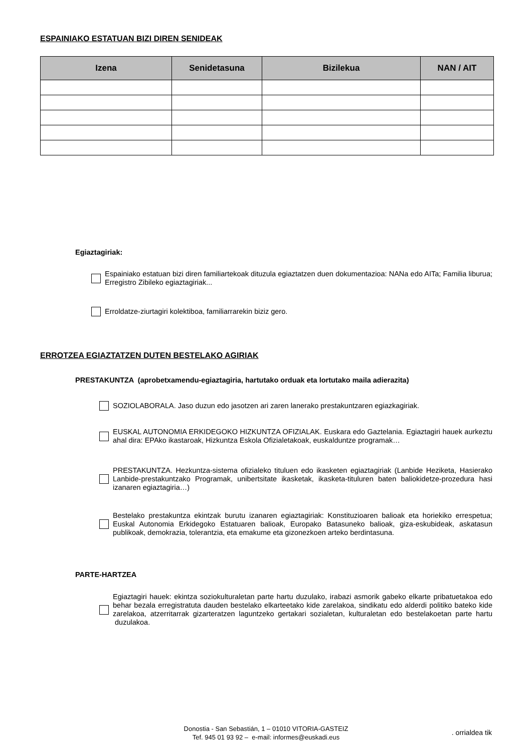ESPAINIAKO ESTATUAN BIZI DIREN SENIDEAK
| Izena | Senidetasuna | Bizilekua | NAN / AIT |
| --- | --- | --- | --- |
Egiaztagiriak:
Espainiako estatuan bizi diren familiartekoak dituzula egiaztatzen duen dokumentazioa: NANa edo AITa; Familia liburua; Erregistro Zibileko egiaztagiriak...
Erroldatze-ziurtagiri kolektiboa, familiarrarekin biziz gero.
ERROTZEA EGIAZTATZEN DUTEN BESTELAKO AGIRIAK
PRESTAKUNTZA (aprobetxamendu-egiaztagiria, hartutako orduak eta lortutako maila adierazita)
SOZIOLABORALA. Jaso duzun edo jasotzen ari zaren lanerako prestakuntzaren egiazkagiriak.
EUSKAL AUTONOMIA ERKIDEGOKO HIZKUNTZA OFIZIALAK. Euskara edo Gaztelania. Egiaztagiri hauek aurkeztu ahal dira: EPAko ikastaroak, Hizkuntza Eskola Ofizialetakoak, euskalduntze programak…
PRESTAKUNTZA. Hezkuntza-sistema ofizialeko tituluen edo ikasketen egiaztagiriak (Lanbide Heziketa, Hasierako Lanbide-prestakuntzako Programak, unibertsitate ikasketak, ikasketa-tituluren baten baliokidetze-prozedura hasi izanaren egiaztagiria…)
Bestelako prestakuntza ekintzak burutu izanaren egiaztagiriak: Konstituzioaren balioak eta horiekiko errespetua; Euskal Autonomia Erkidegoko Estatuaren balioak, Europako Batasuneko balioak, giza-eskubideak, askatasun publikoak, demokrazia, tolerantzia, eta emakume eta gizonezkoen arteko berdintasuna.
PARTE-HARTZEA
Egiaztagiri hauek: ekintza soziokulturaletan parte hartu duzulako, irabazi asmorik gabeko elkarte pribatuetakoa edo behar bezala erregistratuta dauden bestelako elkarteetako kide zarelakoa, sindikatu edo alderdi politiko bateko kide zarelakoa, atzerritarrak gizarteratzen laguntzeko gertakari sozialetan, kulturaletan edo bestelakoetan parte hartu duzulakoa.
Donostia - San Sebastián, 1 – 01010 VITORIA-GASTEIZ
Tef. 945 01 93 92 – e-mail: informes@euskadi.eus
. orrialdea tik